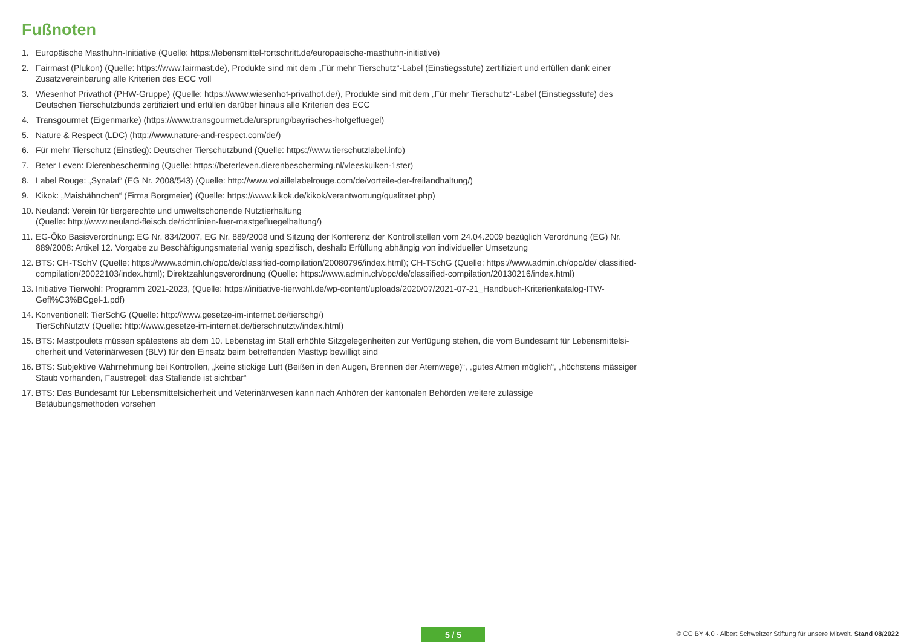Fußnoten
1. Europäische Masthuhn-Initiative (Quelle: https://lebensmittel-fortschritt.de/europaeische-masthuhn-initiative)
2. Fairmast (Plukon) (Quelle: https://www.fairmast.de), Produkte sind mit dem „Für mehr Tierschutz“-Label (Einstiegsstufe) zertifiziert und erfüllen dank einer Zusatzvereinbarung alle Kriterien des ECC voll
3. Wiesenhof Privathof (PHW-Gruppe) (Quelle: https://www.wiesenhof-privathof.de/), Produkte sind mit dem „Für mehr Tierschutz“-Label (Einstiegsstufe) des Deutschen Tierschutzbunds zertifiziert und erfüllen darüber hinaus alle Kriterien des ECC
4. Transgourmet (Eigenmarke) (https://www.transgourmet.de/ursprung/bayrisches-hofgefluegel)
5. Nature & Respect (LDC) (http://www.nature-and-respect.com/de/)
6. Für mehr Tierschutz (Einstieg): Deutscher Tierschutzbund (Quelle: https://www.tierschutzlabel.info)
7. Beter Leven: Dierenbescherming (Quelle: https://beterleven.dierenbescherming.nl/vleeskuiken-1ster)
8. Label Rouge: „Synalaf“ (EG Nr. 2008/543) (Quelle: http://www.volaillelabelrouge.com/de/vorteile-der-freilandhaltung/)
9. Kikok: „Maishähnchen“ (Firma Borgmeier) (Quelle: https://www.kikok.de/kikok/verantwortung/qualitaet.php)
10. Neuland: Verein für tiergerechte und umweltschonende Nutztierhaltung
(Quelle: http://www.neuland-fleisch.de/richtlinien-fuer-mastgefluegelhaltung/)
11. EG-Öko Basisverordnung: EG Nr. 834/2007, EG Nr. 889/2008 und Sitzung der Konferenz der Kontrollstellen vom 24.04.2009 bezüglich Verordnung (EG) Nr. 889/2008: Artikel 12. Vorgabe zu Beschäftigungsmaterial wenig spezifisch, deshalb Erfüllung abhängig von individueller Umsetzung
12. BTS: CH-TSchV (Quelle: https://www.admin.ch/opc/de/classified-compilation/20080796/index.html); CH-TSchG (Quelle: https://www.admin.ch/opc/de/ classified-compilation/20022103/index.html); Direktzahlungsverordnung (Quelle: https://www.admin.ch/opc/de/classified-compilation/20130216/index.html)
13. Initiative Tierwohl: Programm 2021-2023, (Quelle: https://initiative-tierwohl.de/wp-content/uploads/2020/07/2021-07-21_Handbuch-Kriterienkatalog-ITW-Gefl%C3%BCgel-1.pdf)
14. Konventionell: TierSchG (Quelle: http://www.gesetze-im-internet.de/tierschg/)
TierSchNutztV (Quelle: http://www.gesetze-im-internet.de/tierschnutztv/index.html)
15. BTS: Mastpoulets müssen spätestens ab dem 10. Lebenstag im Stall erhöhte Sitzgelegenheiten zur Verfügung stehen, die vom Bundesamt für Lebensmittelsi-cherheit und Veterinärwesen (BLV) für den Einsatz beim betreffenden Masttyp bewilligt sind
16. BTS: Subjektive Wahrnehmung bei Kontrollen, „keine stickige Luft (Beißen in den Augen, Brennen der Atemwege)“, „gutes Atmen möglich“, „höchstens mässiger Staub vorhanden, Faustregel: das Stallende ist sichtbar“
17. BTS: Das Bundesamt für Lebensmittelsicherheit und Veterinärwesen kann nach Anhören der kantonalen Behörden weitere zulässige
Betäubungsmethoden vorsehen
5 / 5
© CC BY 4.0 - Albert Schweitzer Stiftung für unsere Mitwelt. Stand 08/2022